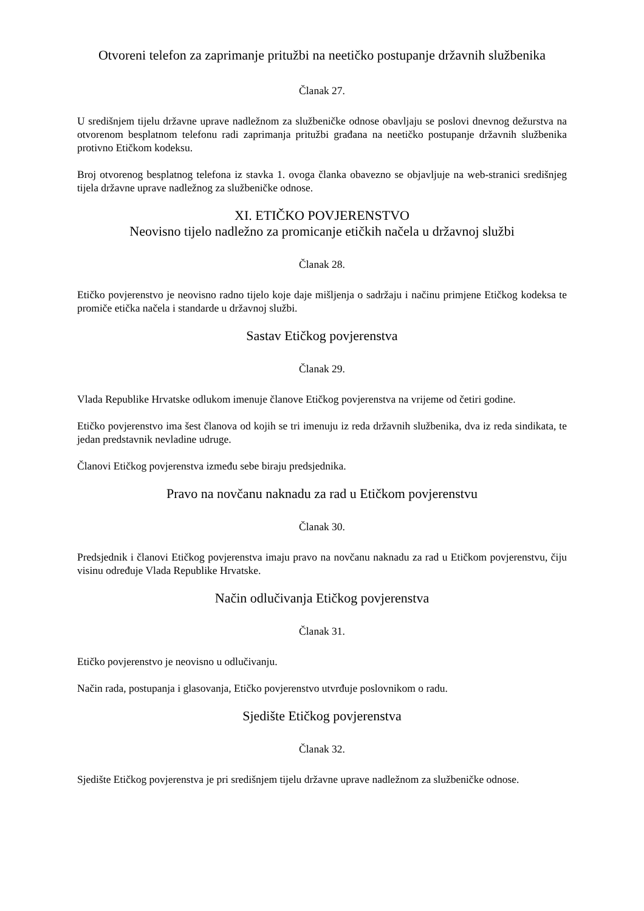Otvoreni telefon za zaprimanje pritužbi na neetičko postupanje državnih službenika
Članak 27.
U središnjem tijelu državne uprave nadležnom za službeničke odnose obavljaju se poslovi dnevnog dežurstva na otvorenom besplatnom telefonu radi zaprimanja pritužbi građana na neetičko postupanje državnih službenika protivno Etičkom kodeksu.
Broj otvorenog besplatnog telefona iz stavka 1. ovoga članka obavezno se objavljuje na web-stranici središnjeg tijela državne uprave nadležnog za službeničke odnose.
XI. ETIČKO POVJERENSTVO
Neovisno tijelo nadležno za promicanje etičkih načela u državnoj službi
Članak 28.
Etičko povjerenstvo je neovisno radno tijelo koje daje mišljenja o sadržaju i načinu primjene Etičkog kodeksa te promiče etička načela i standarde u državnoj službi.
Sastav Etičkog povjerenstva
Članak 29.
Vlada Republike Hrvatske odlukom imenuje članove Etičkog povjerenstva na vrijeme od četiri godine.
Etičko povjerenstvo ima šest članova od kojih se tri imenuju iz reda državnih službenika, dva iz reda sindikata, te jedan predstavnik nevladine udruge.
Članovi Etičkog povjerenstva između sebe biraju predsjednika.
Pravo na novčanu naknadu za rad u Etičkom povjerenstvu
Članak 30.
Predsjednik i članovi Etičkog povjerenstva imaju pravo na novčanu naknadu za rad u Etičkom povjerenstvu, čiju visinu određuje Vlada Republike Hrvatske.
Način odlučivanja Etičkog povjerenstva
Članak 31.
Etičko povjerenstvo je neovisno u odlučivanju.
Način rada, postupanja i glasovanja, Etičko povjerenstvo utvrđuje poslovnikom o radu.
Sjedište Etičkog povjerenstva
Članak 32.
Sjedište Etičkog povjerenstva je pri središnjem tijelu državne uprave nadležnom za službeničke odnose.